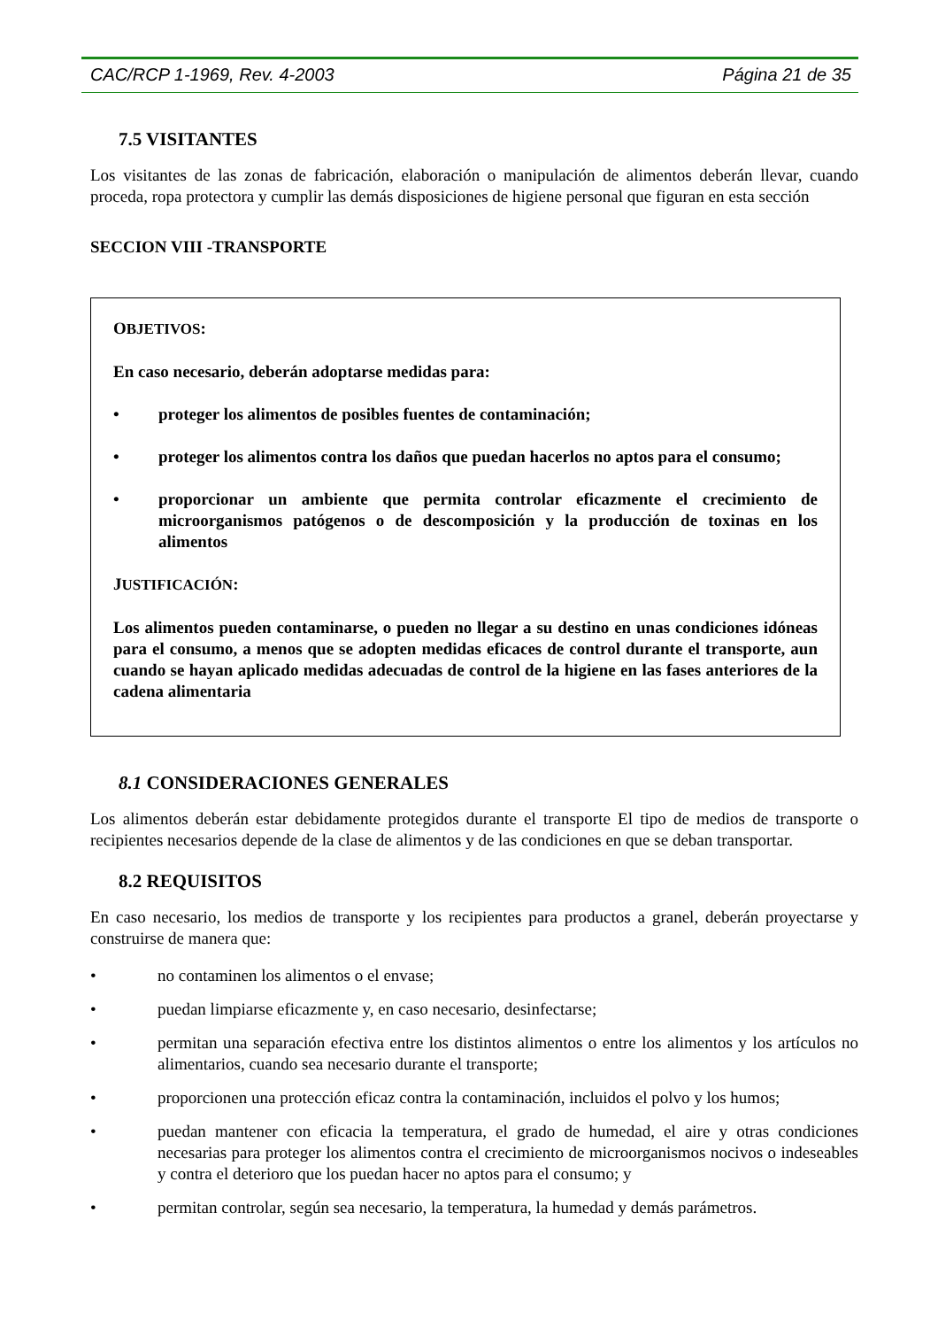CAC/RCP 1-1969, Rev. 4-2003 Página 21 de 35
7.5 VISITANTES
Los visitantes de las zonas de fabricación, elaboración o manipulación de alimentos deberán llevar, cuando proceda, ropa protectora y cumplir las demás disposiciones de higiene personal que figuran en esta sección
SECCION VIII -TRANSPORTE
OBJETIVOS:
En caso necesario, deberán adoptarse medidas para:
• proteger los alimentos de posibles fuentes de contaminación;
• proteger los alimentos contra los daños que puedan hacerlos no aptos para el consumo;
• proporcionar un ambiente que permita controlar eficazmente el crecimiento de microorganismos patógenos o de descomposición y la producción de toxinas en los alimentos
JUSTIFICACIÓN:
Los alimentos pueden contaminarse, o pueden no llegar a su destino en unas condiciones idóneas para el consumo, a menos que se adopten medidas eficaces de control durante el transporte, aun cuando se hayan aplicado medidas adecuadas de control de la higiene en las fases anteriores de la cadena alimentaria
8.1 CONSIDERACIONES GENERALES
Los alimentos deberán estar debidamente protegidos durante el transporte El tipo de medios de transporte o recipientes necesarios depende de la clase de alimentos y de las condiciones en que se deban transportar.
8.2 REQUISITOS
En caso necesario, los medios de transporte y los recipientes para productos a granel, deberán proyectarse y construirse de manera que:
• no contaminen los alimentos o el envase;
• puedan limpiarse eficazmente y, en caso necesario, desinfectarse;
• permitan una separación efectiva entre los distintos alimentos o entre los alimentos y los artículos no alimentarios, cuando sea necesario durante el transporte;
• proporcionen una protección eficaz contra la contaminación, incluidos el polvo y los humos;
• puedan mantener con eficacia la temperatura, el grado de humedad, el aire y otras condiciones necesarias para proteger los alimentos contra el crecimiento de microorganismos nocivos o indeseables y contra el deterioro que los puedan hacer no aptos para el consumo; y
• permitan controlar, según sea necesario, la temperatura, la humedad y demás parámetros.